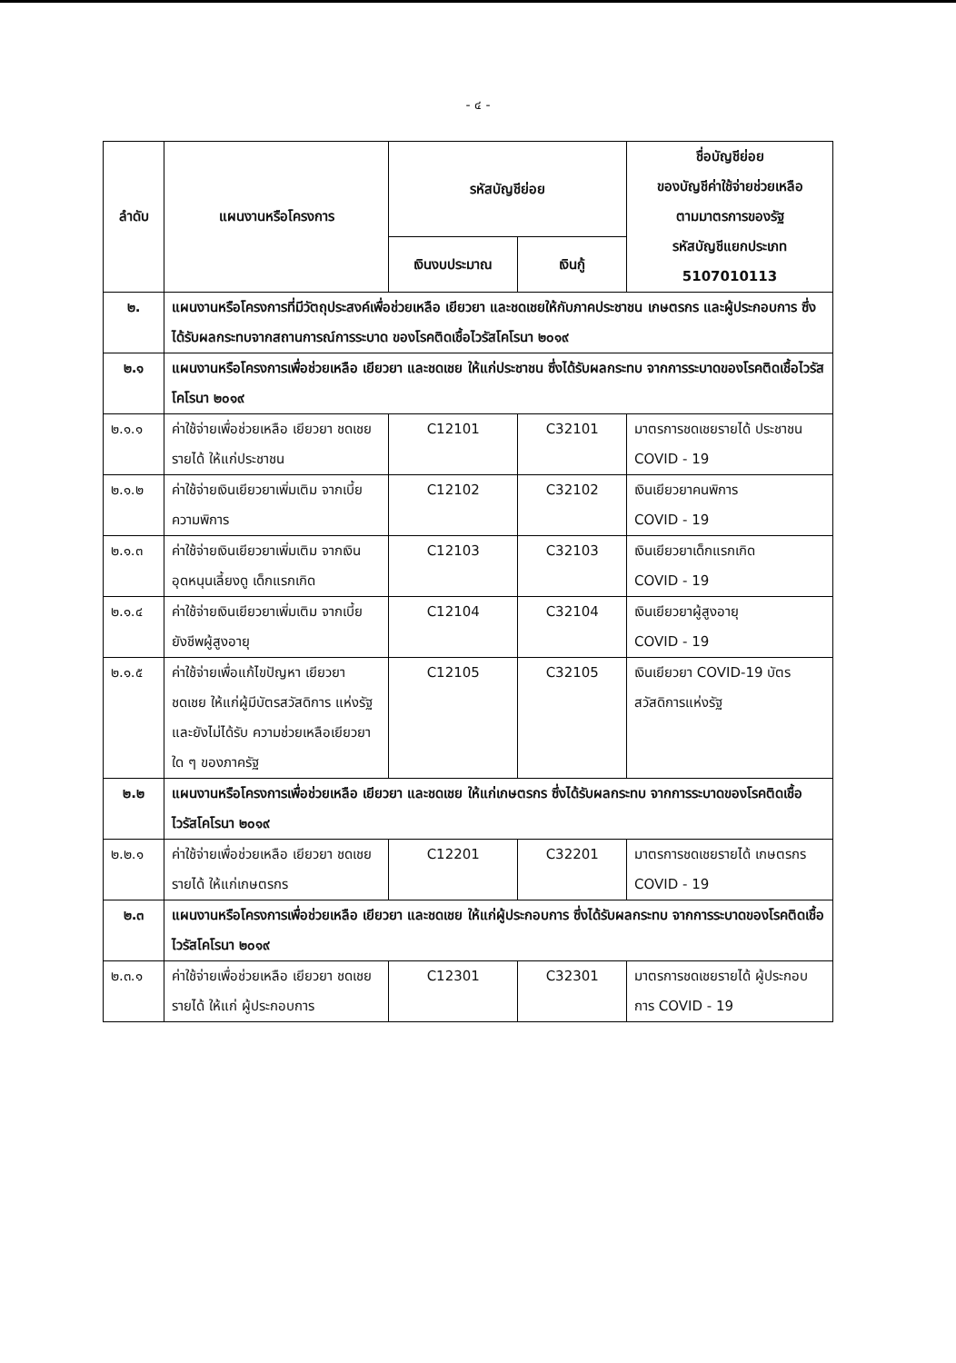- ๔ -
| ลำดับ | แผนงานหรือโครงการ | รหัสบัญชีย่อย | | ชื่อบัญชีย่อย ของบัญชีค่าใช้จ่ายช่วยเหลือ ตามมาตรการของรัฐ รหัสบัญชีแยกประเภท 5107010113 |
| --- | --- | --- | --- | --- |
| | | เงินงบประมาณ | เงินกู้ | |
| ๒. | แผนงานหรือโครงการที่มีวัตถุประสงค์เพื่อช่วยเหลือ เยียวยา และชดเชยให้กับภาคประชาชน เกษตรกร และผู้ประกอบการ ซึ่งได้รับผลกระทบจากสถานการณ์การระบาด ของโรคติดเชื้อไวรัสโคโรนา ๒๐๑๙ | | | |
| ๒.๑ | แผนงานหรือโครงการเพื่อช่วยเหลือ เยียวยา และชดเชย ให้แก่ประชาชน ซึ่งได้รับผลกระทบ จากการระบาดของโรคติดเชื้อไวรัสโคโรนา ๒๐๑๙ | | | |
| ๒.๑.๑ | ค่าใช้จ่ายเพื่อช่วยเหลือ เยียวยา ชดเชยรายได้ ให้แก่ประชาชน | C12101 | C32101 | มาตรการชดเชยรายได้ ประชาชน COVID - 19 |
| ๒.๑.๒ | ค่าใช้จ่ายเงินเยียวยาเพิ่มเติม จากเบี้ยความพิการ | C12102 | C32102 | เงินเยียวยาคนพิการ COVID - 19 |
| ๒.๑.๓ | ค่าใช้จ่ายเงินเยียวยาเพิ่มเติม จากเงินอุดหนุนเลี้ยงดู เด็กแรกเกิด | C12103 | C32103 | เงินเยียวยาเด็กแรกเกิด COVID - 19 |
| ๒.๑.๔ | ค่าใช้จ่ายเงินเยียวยาเพิ่มเติม จากเบี้ยยังชีพผู้สูงอายุ | C12104 | C32104 | เงินเยียวยาผู้สูงอายุ COVID - 19 |
| ๒.๑.๕ | ค่าใช้จ่ายเพื่อแก้ไขปัญหา เยียวยา ชดเชย ให้แก่ผู้มีบัตรสวัสดิการ แห่งรัฐและยังไม่ได้รับ ความช่วยเหลือเยียวยาใด ๆ ของภาครัฐ | C12105 | C32105 | เงินเยียวยา COVID-19 บัตรสวัสดิการแห่งรัฐ |
| ๒.๒ | แผนงานหรือโครงการเพื่อช่วยเหลือ เยียวยา และชดเชย ให้แก่เกษตรกร ซึ่งได้รับผลกระทบ จากการระบาดของโรคติดเชื้อไวรัสโคโรนา ๒๐๑๙ | | | |
| ๒.๒.๑ | ค่าใช้จ่ายเพื่อช่วยเหลือ เยียวยา ชดเชยรายได้ ให้แก่เกษตรกร | C12201 | C32201 | มาตรการชดเชยรายได้ เกษตรกร COVID - 19 |
| ๒.๓ | แผนงานหรือโครงการเพื่อช่วยเหลือ เยียวยา และชดเชย ให้แก่ผู้ประกอบการ ซึ่งได้รับผลกระทบ จากการระบาดของโรคติดเชื้อไวรัสโคโรนา ๒๐๑๙ | | | |
| ๒.๓.๑ | ค่าใช้จ่ายเพื่อช่วยเหลือ เยียวยา ชดเชยรายได้ ให้แก่ ผู้ประกอบการ | C12301 | C32301 | มาตรการชดเชยรายได้ ผู้ประกอบการ COVID - 19 |